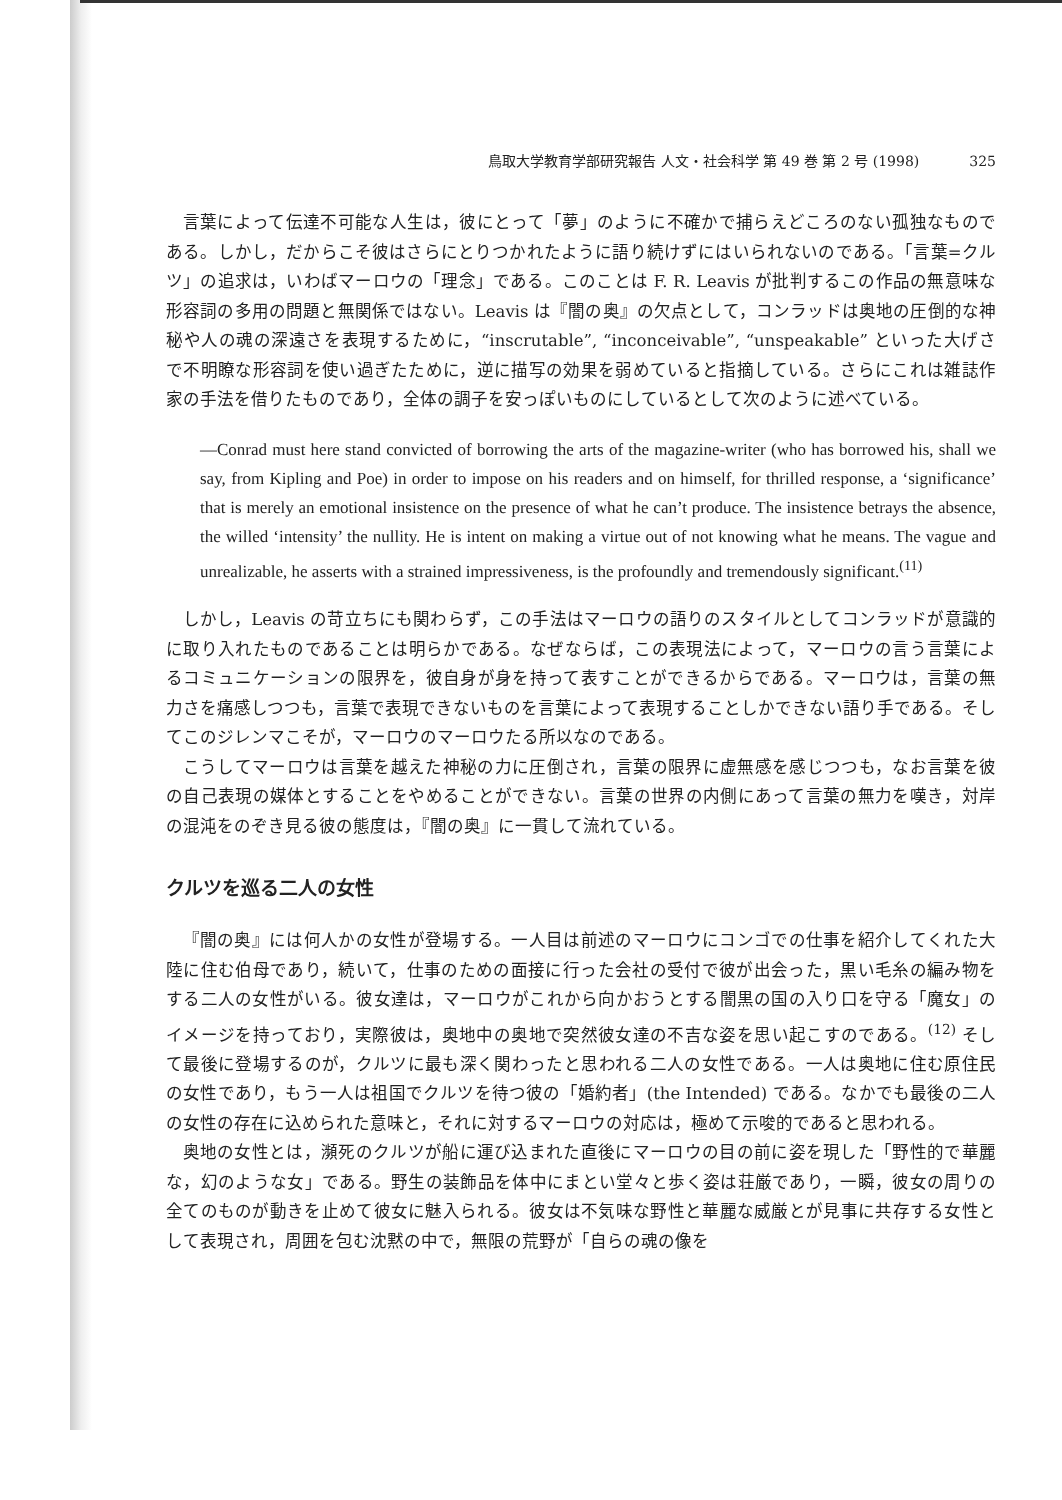鳥取大学教育学部研究報告 人文・社会科学 第 49 巻 第 2 号 (1998) 325
言葉によって伝達不可能な人生は，彼にとって「夢」のように不確かで捕らえどころのない孤独なものである。しかし，だからこそ彼はさらにとりつかれたように語り続けずにはいられないのである。「言葉=クルツ」の追求は，いわばマーロウの「理念」である。このことは F. R. Leavis が批判するこの作品の無意味な形容詞の多用の問題と無関係ではない。Leavis は『闇の奥』の欠点として，コンラッドは奥地の圧倒的な神秘や人の魂の深遠さを表現するために，“inscrutable”, “inconceivable”, “unspeakable” といった大げさで不明瞭な形容詞を使い過ぎたために，逆に描写の効果を弱めていると指摘している。さらにこれは雑誌作家の手法を借りたものであり，全体の調子を安っぽいものにしているとして次のように述べている。
—Conrad must here stand convicted of borrowing the arts of the magazine-writer (who has borrowed his, shall we say, from Kipling and Poe) in order to impose on his readers and on himself, for thrilled response, a ‘significance’ that is merely an emotional insistence on the presence of what he can’t produce. The insistence betrays the absence, the willed ‘intensity’ the nullity. He is intent on making a virtue out of not knowing what he means. The vague and unrealizable, he asserts with a strained impressiveness, is the profoundly and tremendously significant.<sup>(11)</sup>
しかし，Leavis の苛立ちにも関わらず，この手法はマーロウの語りのスタイルとしてコンラッドが意識的に取り入れたものであることは明らかである。なぜならば，この表現法によって，マーロウの言う言葉によるコミュニケーションの限界を，彼自身が身を持って表すことができるからである。マーロウは，言葉の無力さを痛感しつつも，言葉で表現できないものを言葉によって表現することしかできない語り手である。そしてこのジレンマこそが，マーロウのマーロウたる所以なのである。
こうしてマーロウは言葉を越えた神秘の力に圧倒され，言葉の限界に虚無感を感じつつも，なお言葉を彼の自己表現の媒体とすることをやめることができない。言葉の世界の内側にあって言葉の無力を嘆き，対岸の混沌をのぞき見る彼の態度は，『闇の奥』に一貫して流れている。
クルツを巡る二人の女性
『闇の奥』には何人かの女性が登場する。一人目は前述のマーロウにコンゴでの仕事を紹介してくれた大陸に住む伯母であり，続いて，仕事のための面接に行った会社の受付で彼が出会った，黒い毛糸の編み物をする二人の女性がいる。彼女達は，マーロウがこれから向かおうとする闇黒の国の入り口を守る「魔女」のイメージを持っており，実際彼は，奥地中の奥地で突然彼女達の不吉な姿を思い起こすのである。<sup>(12)</sup> そして最後に登場するのが，クルツに最も深く関わったと思われる二人の女性である。一人は奥地に住む原住民の女性であり，もう一人は祖国でクルツを待つ彼の「婚約者」(the Intended) である。なかでも最後の二人の女性の存在に込められた意味と，それに対するマーロウの対応は，極めて示唆的であると思われる。
奥地の女性とは，瀕死のクルツが船に運び込まれた直後にマーロウの目の前に姿を現した「野性的で華麗な，幻のような女」である。野生の装飾品を体中にまとい堂々と歩く姿は荘厳であり，一瞬，彼女の周りの全てのものが動きを止めて彼女に魅入られる。彼女は不気味な野性と華麗な威厳とが見事に共存する女性として表現され，周囲を包む沈黙の中で，無限の荒野が「自らの魂の像を